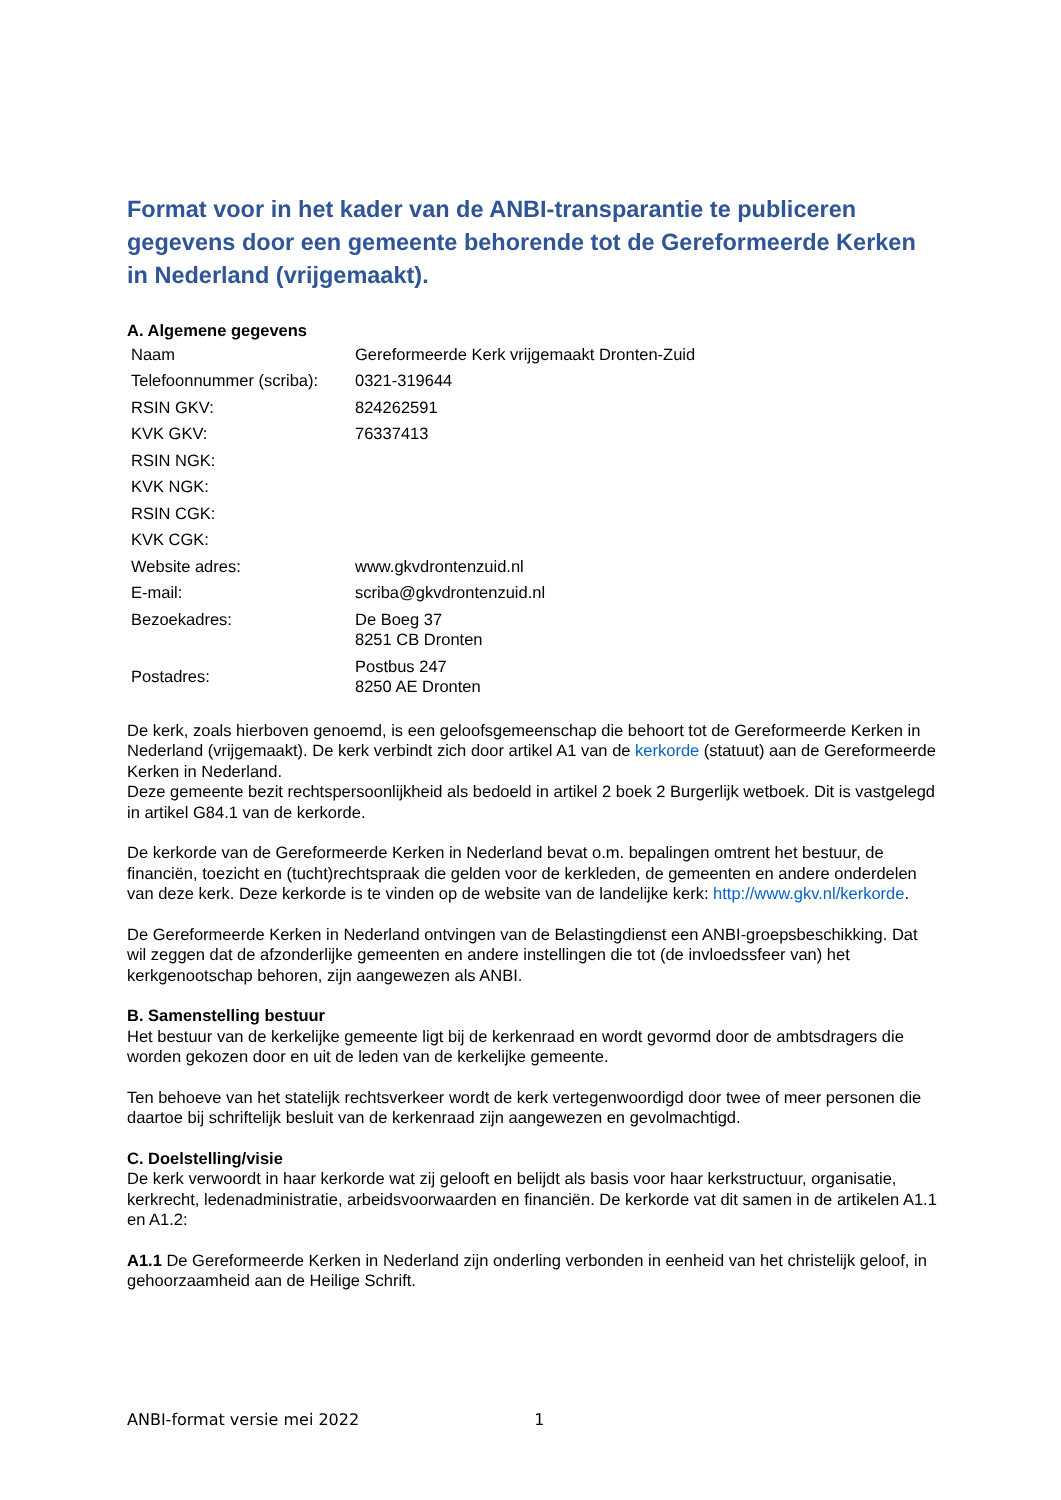Format voor in het kader van de ANBI-transparantie te publiceren gegevens door een gemeente behorende tot de Gereformeerde Kerken in Nederland (vrijgemaakt).
A. Algemene gegevens
| Naam | Gereformeerde Kerk vrijgemaakt Dronten-Zuid |
| Telefoonnummer (scriba): | 0321-319644 |
| RSIN GKV: | 824262591 |
| KVK GKV: | 76337413 |
| RSIN NGK: | |
| KVK NGK: | |
| RSIN CGK: | |
| KVK CGK: | |
| Website adres: | www.gkvdrontenzuid.nl |
| E-mail: | scriba@gkvdrontenzuid.nl |
| Bezoekadres: | De Boeg 37 8251 CB Dronten |
| Postadres: | Postbus 247 8250 AE Dronten |
De kerk, zoals hierboven genoemd, is een geloofsgemeenschap die behoort tot de Gereformeerde Kerken in Nederland (vrijgemaakt). De kerk verbindt zich door artikel A1 van de kerkorde (statuut) aan de Gereformeerde Kerken in Nederland.
Deze gemeente bezit rechtspersoonlijkheid als bedoeld in artikel 2 boek 2 Burgerlijk wetboek. Dit is vastgelegd in artikel G84.1 van de kerkorde.
De kerkorde van de Gereformeerde Kerken in Nederland bevat o.m. bepalingen omtrent het bestuur, de financiën, toezicht en (tucht)rechtspraak die gelden voor de kerkleden, de gemeenten en andere onderdelen van deze kerk. Deze kerkorde is te vinden op de website van de landelijke kerk: http://www.gkv.nl/kerkorde.
De Gereformeerde Kerken in Nederland ontvingen van de Belastingdienst een ANBI-groepsbeschikking. Dat wil zeggen dat de afzonderlijke gemeenten en andere instellingen die tot (de invloedssfeer van) het kerkgenootschap behoren, zijn aangewezen als ANBI.
B. Samenstelling bestuur
Het bestuur van de kerkelijke gemeente ligt bij de kerkenraad en wordt gevormd door de ambtsdragers die worden gekozen door en uit de leden van de kerkelijke gemeente.
Ten behoeve van het statelijk rechtsverkeer wordt de kerk vertegenwoordigd door twee of meer personen die daartoe bij schriftelijk besluit van de kerkenraad zijn aangewezen en gevolmachtigd.
C. Doelstelling/visie
De kerk verwoordt in haar kerkorde wat zij gelooft en belijdt als basis voor haar kerkstructuur, organisatie, kerkrecht, ledenadministratie, arbeidsvoorwaarden en financiën. De kerkorde vat dit samen in de artikelen A1.1 en A1.2:
A1.1 De Gereformeerde Kerken in Nederland zijn onderling verbonden in eenheid van het christelijk geloof, in gehoorzaamheid aan de Heilige Schrift.
ANBI-format versie mei 2022 1